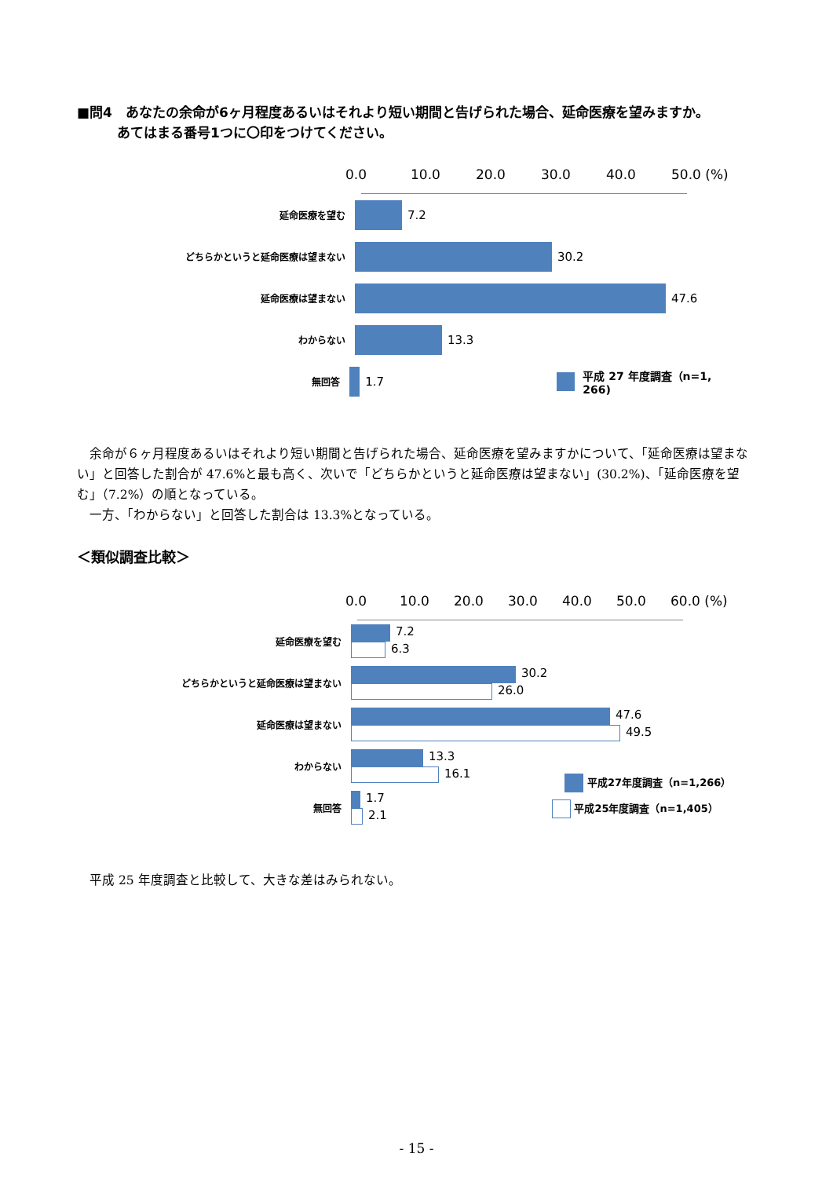■問4　あなたの余命が6ヶ月程度あるいはそれより短い期間と告げられた場合、延命医療を望みますか。
　　　あてはまる番号1つに〇印をつけてください。
0.0 10.0 20.0 30.0 40.0 50.0 (%)
延命医療を望む
7.2
どちらかというと延命医療は望まない
30.2
延命医療は望まない
47.6
わからない
13.3
無回答
1.7 平成 27 年度調査（n=1, 266)
　余命が６ヶ月程度あるいはそれより短い期間と告げられた場合、延命医療を望みますかについて、「延命医療は望まない」と回答した割合が 47.6%と最も高く、次いで「どちらかというと延命医療は望まない」(30.2%)、「延命医療を望む」（7.2%）の順となっている。
　一方、「わからない」と回答した割合は 13.3%となっている。
＜類似調査比較＞
0.0 10.0 20.0 30.0 40.0 50.0 60.0 (%)
延命医療を望む
7.2
6.3
どちらかというと延命医療は望まない
30.2
26.0
延命医療は望まない
47.6
49.5
わからない
13.3
16.1
平成27年度調査（n=1,266）
無回答
1.7
2.1
平成25年度調査（n=1,405）
　平成 25 年度調査と比較して、大きな差はみられない。
- 15 -